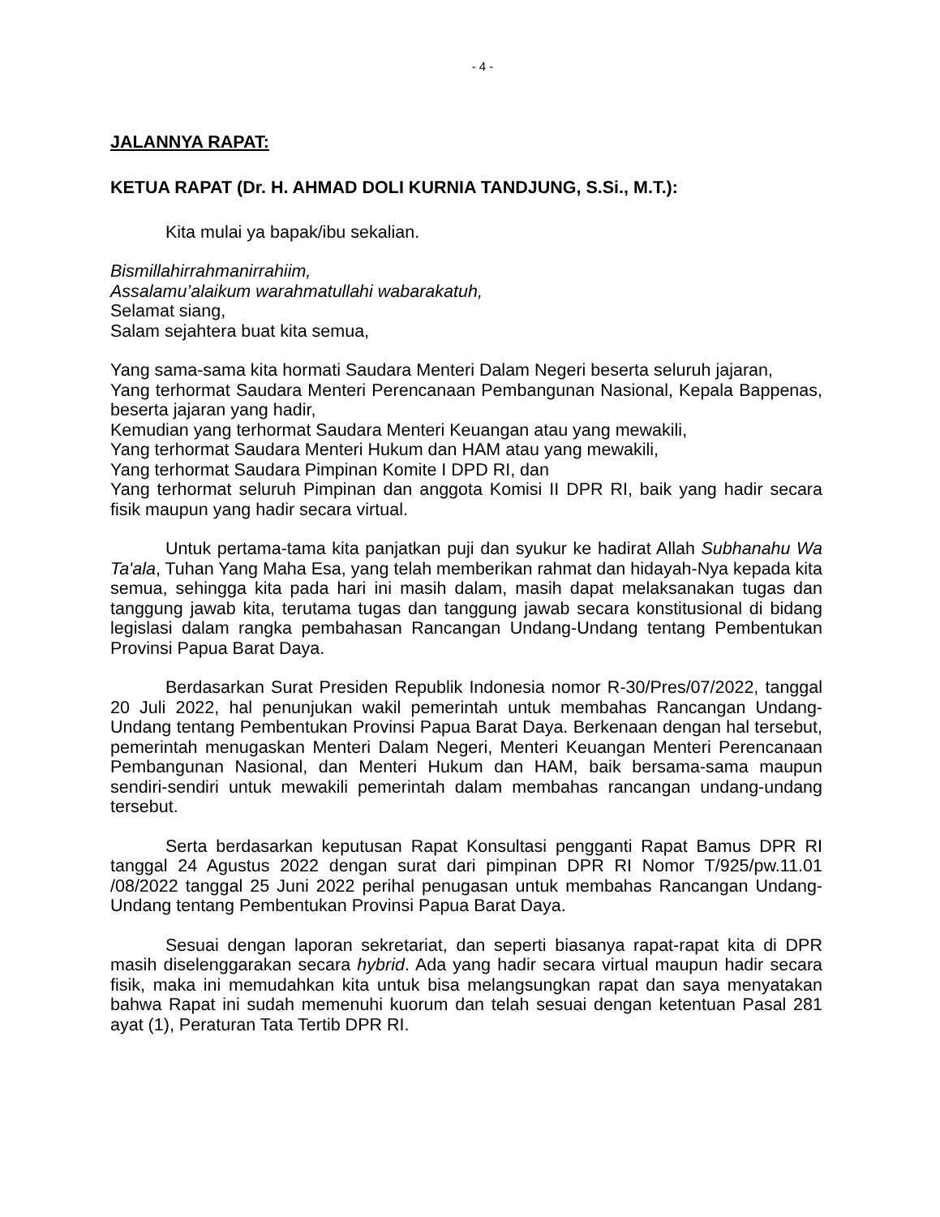- 4 -
JALANNYA RAPAT:
KETUA RAPAT (Dr. H. AHMAD DOLI KURNIA TANDJUNG, S.Si., M.T.):
Kita mulai ya bapak/ibu sekalian.
Bismillahirrahmanirrahiim,
Assalamu’alaikum warahmatullahi wabarakatuh,
Selamat siang,
Salam sejahtera buat kita semua,
Yang sama-sama kita hormati Saudara Menteri Dalam Negeri beserta seluruh jajaran,
Yang terhormat Saudara Menteri Perencanaan Pembangunan Nasional, Kepala Bappenas, beserta jajaran yang hadir,
Kemudian yang terhormat Saudara Menteri Keuangan atau yang mewakili,
Yang terhormat Saudara Menteri Hukum dan HAM atau yang mewakili,
Yang terhormat Saudara Pimpinan Komite I DPD RI, dan
Yang terhormat seluruh Pimpinan dan anggota Komisi II DPR RI, baik yang hadir secara fisik maupun yang hadir secara virtual.
Untuk pertama-tama kita panjatkan puji dan syukur ke hadirat Allah Subhanahu Wa Ta'ala, Tuhan Yang Maha Esa, yang telah memberikan rahmat dan hidayah-Nya kepada kita semua, sehingga kita pada hari ini masih dalam, masih dapat melaksanakan tugas dan tanggung jawab kita, terutama tugas dan tanggung jawab secara konstitusional di bidang legislasi dalam rangka pembahasan Rancangan Undang-Undang tentang Pembentukan Provinsi Papua Barat Daya.
Berdasarkan Surat Presiden Republik Indonesia nomor R-30/Pres/07/2022, tanggal 20 Juli 2022, hal penunjukan wakil pemerintah untuk membahas Rancangan Undang-Undang tentang Pembentukan Provinsi Papua Barat Daya. Berkenaan dengan hal tersebut, pemerintah menugaskan Menteri Dalam Negeri, Menteri Keuangan Menteri Perencanaan Pembangunan Nasional, dan Menteri Hukum dan HAM, baik bersama-sama maupun sendiri-sendiri untuk mewakili pemerintah dalam membahas rancangan undang-undang tersebut.
Serta berdasarkan keputusan Rapat Konsultasi pengganti Rapat Bamus DPR RI tanggal 24 Agustus 2022 dengan surat dari pimpinan DPR RI Nomor T/925/pw.11.01 /08/2022 tanggal 25 Juni 2022 perihal penugasan untuk membahas Rancangan Undang-Undang tentang Pembentukan Provinsi Papua Barat Daya.
Sesuai dengan laporan sekretariat, dan seperti biasanya rapat-rapat kita di DPR masih diselenggarakan secara hybrid. Ada yang hadir secara virtual maupun hadir secara fisik, maka ini memudahkan kita untuk bisa melangsungkan rapat dan saya menyatakan bahwa Rapat ini sudah memenuhi kuorum dan telah sesuai dengan ketentuan Pasal 281 ayat (1), Peraturan Tata Tertib DPR RI.